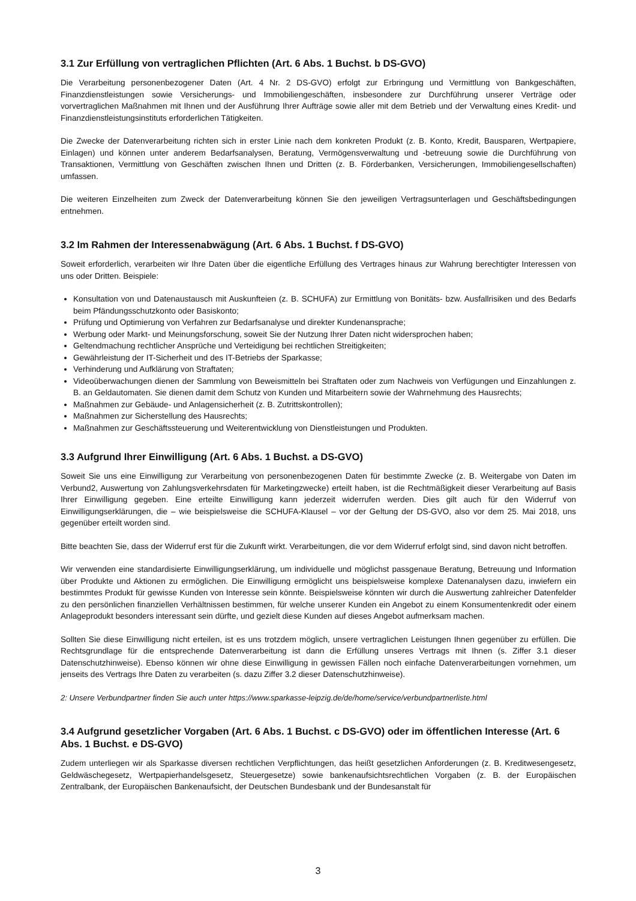3.1 Zur Erfüllung von vertraglichen Pflichten (Art. 6 Abs. 1 Buchst. b DS-GVO)
Die Verarbeitung personenbezogener Daten (Art. 4 Nr. 2 DS-GVO) erfolgt zur Erbringung und Vermittlung von Bankgeschäften, Finanzdienstleistungen sowie Versicherungs- und Immobiliengeschäften, insbesondere zur Durchführung unserer Verträge oder vorvertraglichen Maßnahmen mit Ihnen und der Ausführung Ihrer Aufträge sowie aller mit dem Betrieb und der Verwaltung eines Kredit- und Finanzdienstleistungsinstituts erforderlichen Tätigkeiten.
Die Zwecke der Datenverarbeitung richten sich in erster Linie nach dem konkreten Produkt (z. B. Konto, Kredit, Bausparen, Wertpapiere, Einlagen) und können unter anderem Bedarfsanalysen, Beratung, Vermögensverwaltung und -betreuung sowie die Durchführung von Transaktionen, Vermittlung von Geschäften zwischen Ihnen und Dritten (z. B. Förderbanken, Versicherungen, Immobiliengesellschaften) umfassen.
Die weiteren Einzelheiten zum Zweck der Datenverarbeitung können Sie den jeweiligen Vertragsunterlagen und Geschäftsbedingungen entnehmen.
3.2 Im Rahmen der Interessenabwägung (Art. 6 Abs. 1 Buchst. f DS-GVO)
Soweit erforderlich, verarbeiten wir Ihre Daten über die eigentliche Erfüllung des Vertrages hinaus zur Wahrung berechtigter Interessen von uns oder Dritten. Beispiele:
Konsultation von und Datenaustausch mit Auskunfteien (z. B. SCHUFA) zur Ermittlung von Bonitäts- bzw. Ausfallrisiken und des Bedarfs beim Pfändungsschutzkonto oder Basiskonto;
Prüfung und Optimierung von Verfahren zur Bedarfsanalyse und direkter Kundenansprache;
Werbung oder Markt- und Meinungsforschung, soweit Sie der Nutzung Ihrer Daten nicht widersprochen haben;
Geltendmachung rechtlicher Ansprüche und Verteidigung bei rechtlichen Streitigkeiten;
Gewährleistung der IT-Sicherheit und des IT-Betriebs der Sparkasse;
Verhinderung und Aufklärung von Straftaten;
Videoüberwachungen dienen der Sammlung von Beweismitteln bei Straftaten oder zum Nachweis von Verfügungen und Einzahlungen z. B. an Geldautomaten. Sie dienen damit dem Schutz von Kunden und Mitarbeitern sowie der Wahrnehmung des Hausrechts;
Maßnahmen zur Gebäude- und Anlagensicherheit (z. B. Zutrittskontrollen);
Maßnahmen zur Sicherstellung des Hausrechts;
Maßnahmen zur Geschäftssteuerung und Weiterentwicklung von Dienstleistungen und Produkten.
3.3 Aufgrund Ihrer Einwilligung (Art. 6 Abs. 1 Buchst. a DS-GVO)
Soweit Sie uns eine Einwilligung zur Verarbeitung von personenbezogenen Daten für bestimmte Zwecke (z. B. Weitergabe von Daten im Verbund2, Auswertung von Zahlungsverkehrsdaten für Marketingzwecke) erteilt haben, ist die Rechtmäßigkeit dieser Verarbeitung auf Basis Ihrer Einwilligung gegeben. Eine erteilte Einwilligung kann jederzeit widerrufen werden. Dies gilt auch für den Widerruf von Einwilligungserklärungen, die – wie beispielsweise die SCHUFA-Klausel – vor der Geltung der DS-GVO, also vor dem 25. Mai 2018, uns gegenüber erteilt worden sind.
Bitte beachten Sie, dass der Widerruf erst für die Zukunft wirkt. Verarbeitungen, die vor dem Widerruf erfolgt sind, sind davon nicht betroffen.
Wir verwenden eine standardisierte Einwilligungserklärung, um individuelle und möglichst passgenaue Beratung, Betreuung und Information über Produkte und Aktionen zu ermöglichen. Die Einwilligung ermöglicht uns beispielsweise komplexe Datenanalysen dazu, inwiefern ein bestimmtes Produkt für gewisse Kunden von Interesse sein könnte. Beispielsweise könnten wir durch die Auswertung zahlreicher Datenfelder zu den persönlichen finanziellen Verhältnissen bestimmen, für welche unserer Kunden ein Angebot zu einem Konsumentenkredit oder einem Anlageprodukt besonders interessant sein dürfte, und gezielt diese Kunden auf dieses Angebot aufmerksam machen.
Sollten Sie diese Einwilligung nicht erteilen, ist es uns trotzdem möglich, unsere vertraglichen Leistungen Ihnen gegenüber zu erfüllen. Die Rechtsgrundlage für die entsprechende Datenverarbeitung ist dann die Erfüllung unseres Vertrags mit Ihnen (s. Ziffer 3.1 dieser Datenschutzhinweise). Ebenso können wir ohne diese Einwilligung in gewissen Fällen noch einfache Datenverarbeitungen vornehmen, um jenseits des Vertrags Ihre Daten zu verarbeiten (s. dazu Ziffer 3.2 dieser Datenschutzhinweise).
2: Unsere Verbundpartner finden Sie auch unter https://www.sparkasse-leipzig.de/de/home/service/verbundpartnerliste.html
3.4 Aufgrund gesetzlicher Vorgaben (Art. 6 Abs. 1 Buchst. c DS-GVO) oder im öffentlichen Interesse (Art. 6 Abs. 1 Buchst. e DS-GVO)
Zudem unterliegen wir als Sparkasse diversen rechtlichen Verpflichtungen, das heißt gesetzlichen Anforderungen (z. B. Kreditwesengesetz, Geldwäschegesetz, Wertpapierhandelsgesetz, Steuergesetze) sowie bankenaufsichtsrechtlichen Vorgaben (z. B. der Europäischen Zentralbank, der Europäischen Bankenaufsicht, der Deutschen Bundesbank und der Bundesanstalt für
3